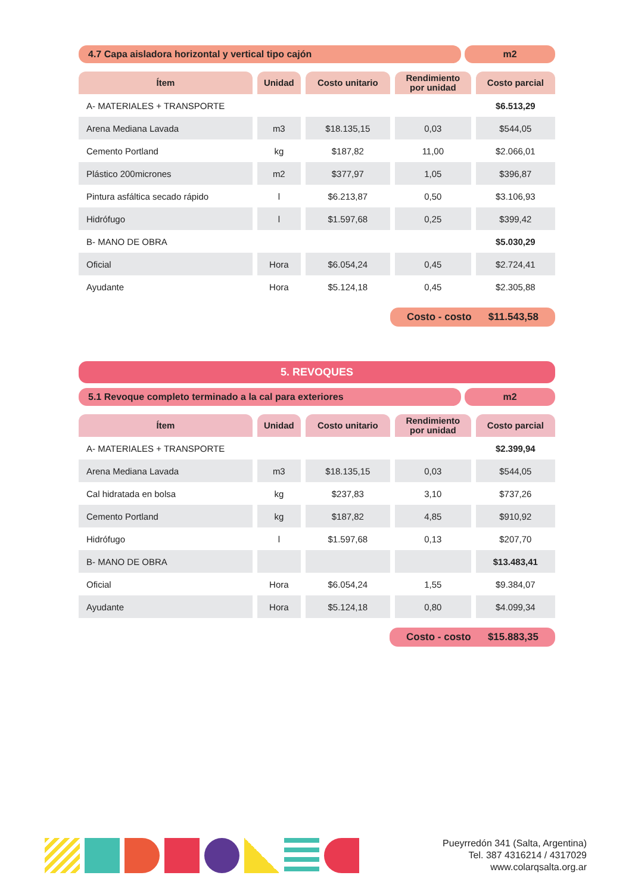4.7 Capa aisladora horizontal y vertical tipo cajón
m2
| Ítem | Unidad | Costo unitario | Rendimiento por unidad | Costo parcial |
| --- | --- | --- | --- | --- |
| A- MATERIALES + TRANSPORTE | | | | $6.513,29 |
| Arena Mediana Lavada | m3 | $18.135,15 | 0,03 | $544,05 |
| Cemento Portland | kg | $187,82 | 11,00 | $2.066,01 |
| Plástico 200micrones | m2 | $377,97 | 1,05 | $396,87 |
| Pintura asfáltica secado rápido | l | $6.213,87 | 0,50 | $3.106,93 |
| Hidrófugo | l | $1.597,68 | 0,25 | $399,42 |
| B- MANO DE OBRA | | | | $5.030,29 |
| Oficial | Hora | $6.054,24 | 0,45 | $2.724,41 |
| Ayudante | Hora | $5.124,18 | 0,45 | $2.305,88 |
Costo - costo $11.543,58
5. REVOQUES
5.1 Revoque completo terminado a la cal para exteriores
m2
| Ítem | Unidad | Costo unitario | Rendimiento por unidad | Costo parcial |
| --- | --- | --- | --- | --- |
| A- MATERIALES + TRANSPORTE | | | | $2.399,94 |
| Arena Mediana Lavada | m3 | $18.135,15 | 0,03 | $544,05 |
| Cal hidratada en bolsa | kg | $237,83 | 3,10 | $737,26 |
| Cemento Portland | kg | $187,82 | 4,85 | $910,92 |
| Hidrófugo | l | $1.597,68 | 0,13 | $207,70 |
| B- MANO DE OBRA | | | | $13.483,41 |
| Oficial | Hora | $6.054,24 | 1,55 | $9.384,07 |
| Ayudante | Hora | $5.124,18 | 0,80 | $4.099,34 |
Costo - costo $15.883,35
Pueyrredón 341 (Salta, Argentina)
Tel. 387 4316214 / 4317029
www.colarqsalta.org.ar